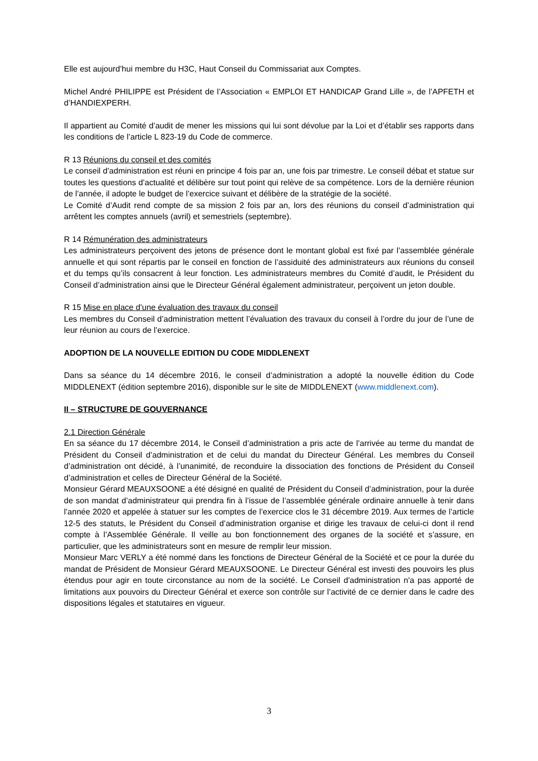Elle est aujourd’hui membre du H3C, Haut Conseil du Commissariat aux Comptes.
Michel André PHILIPPE est Président de l’Association « EMPLOI ET HANDICAP Grand Lille », de l’APFETH et d’HANDIEXPERH.
Il appartient au Comité d’audit de mener les missions qui lui sont dévolue par la Loi et d’établir ses rapports dans les conditions de l’article L 823-19 du Code de commerce.
R 13 Réunions du conseil et des comités
Le conseil d’administration est réuni en principe 4 fois par an, une fois par trimestre. Le conseil débat et statue sur toutes les questions d’actualité et délibère sur tout point qui relève de sa compétence. Lors de la dernière réunion de l’année, il adopte le budget de l’exercice suivant et délibère de la stratégie de la société.
Le Comité d’Audit rend compte de sa mission 2 fois par an, lors des réunions du conseil d’administration qui arrêtent les comptes annuels (avril) et semestriels (septembre).
R 14 Rémunération des administrateurs
Les administrateurs perçoivent des jetons de présence dont le montant global est fixé par l’assemblée générale annuelle et qui sont répartis par le conseil en fonction de l’assiduité des administrateurs aux réunions du conseil et du temps qu’ils consacrent à leur fonction. Les administrateurs membres du Comité d’audit, le Président du Conseil d’administration ainsi que le Directeur Général également administrateur, perçoivent un jeton double.
R 15 Mise en place d’une évaluation des travaux du conseil
Les membres du Conseil d’administration mettent l’évaluation des travaux du conseil à l’ordre du jour de l’une de leur réunion au cours de l’exercice.
ADOPTION DE LA NOUVELLE EDITION DU CODE MIDDLENEXT
Dans sa séance du 14 décembre 2016, le conseil d’administration a adopté la nouvelle édition du Code MIDDLENEXT (édition septembre 2016), disponible sur le site de MIDDLENEXT (www.middlenext.com).
II – STRUCTURE DE GOUVERNANCE
2.1 Direction Générale
En sa séance du 17 décembre 2014, le Conseil d’administration a pris acte de l’arrivée au terme du mandat de Président du Conseil d’administration et de celui du mandat du Directeur Général. Les membres du Conseil d’administration ont décidé, à l’unanimité, de reconduire la dissociation des fonctions de Président du Conseil d’administration et celles de Directeur Général de la Société.
Monsieur Gérard MEAUXSOONE a été désigné en qualité de Président du Conseil d’administration, pour la durée de son mandat d’administrateur qui prendra fin à l’issue de l’assemblée générale ordinaire annuelle à tenir dans l’année 2020 et appelée à statuer sur les comptes de l’exercice clos le 31 décembre 2019. Aux termes de l’article 12-5 des statuts, le Président du Conseil d’administration organise et dirige les travaux de celui-ci dont il rend compte à l’Assemblée Générale. Il veille au bon fonctionnement des organes de la société et s’assure, en particulier, que les administrateurs sont en mesure de remplir leur mission.
Monsieur Marc VERLY a été nommé dans les fonctions de Directeur Général de la Société et ce pour la durée du mandat de Président de Monsieur Gérard MEAUXSOONE. Le Directeur Général est investi des pouvoirs les plus étendus pour agir en toute circonstance au nom de la société. Le Conseil d'administration n'a pas apporté de limitations aux pouvoirs du Directeur Général et exerce son contrôle sur l’activité de ce dernier dans le cadre des dispositions légales et statutaires en vigueur.
3